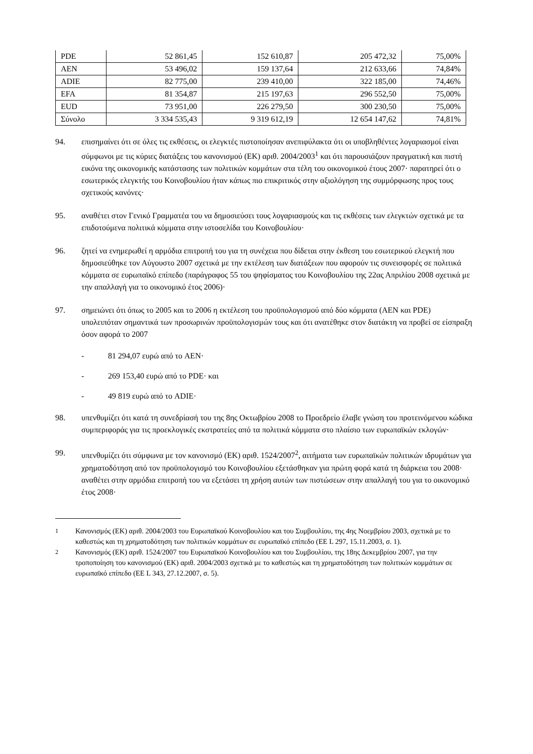| PDE | 52 861,45 | 152 610,87 | 205 472,32 | 75,00% |
| AEN | 53 496,02 | 159 137,64 | 212 633,66 | 74,84% |
| ADIE | 82 775,00 | 239 410,00 | 322 185,00 | 74,46% |
| EFA | 81 354,87 | 215 197,63 | 296 552,50 | 75,00% |
| EUD | 73 951,00 | 226 279,50 | 300 230,50 | 75,00% |
| Σύνολο | 3 334 535,43 | 9 319 612,19 | 12 654 147,62 | 74,81% |
94. επισημαίνει ότι σε όλες τις εκθέσεις, οι ελεγκτές πιστοποίησαν ανεπιφύλακτα ότι οι υποβληθέντες λογαριασμοί είναι σύμφωνοι με τις κύριες διατάξεις του κανονισμού (ΕΚ) αριθ. 2004/2003<sup>1</sup> και ότι παρουσιάζουν πραγματική και πιστή εικόνα της οικονομικής κατάστασης των πολιτικών κομμάτων στα τέλη του οικονομικού έτους 2007· παρατηρεί ότι ο εσωτερικός ελεγκτής του Κοινοβουλίου ήταν κάπως πιο επικριτικός στην αξιολόγηση της συμμόρφωσης προς τους σχετικούς κανόνες·
95. αναθέτει στον Γενικό Γραμματέα του να δημοσιεύσει τους λογαριασμούς και τις εκθέσεις των ελεγκτών σχετικά με τα επιδοτούμενα πολιτικά κόμματα στην ιστοσελίδα του Κοινοβουλίου·
96. ζητεί να ενημερωθεί η αρμόδια επιτροπή του για τη συνέχεια που δίδεται στην έκθεση του εσωτερικού ελεγκτή που δημοσιεύθηκε τον Αύγουστο 2007 σχετικά με την εκτέλεση των διατάξεων που αφορούν τις συνεισφορές σε πολιτικά κόμματα σε ευρωπαϊκό επίπεδο (παράγραφος 55 του ψηφίσματος του Κοινοβουλίου της 22ας Απριλίου 2008 σχετικά με την απαλλαγή για το οικονομικό έτος 2006)·
97. σημειώνει ότι όπως το 2005 και το 2006 η εκτέλεση του προϋπολογισμού από δύο κόμματα (AEN και PDE) υπολειπόταν σημαντικά των προσωρινών προϋπολογισμών τους και ότι ανατέθηκε στον διατάκτη να προβεί σε είσπραξη όσον αφορά το 2007
- 81 294,07 ευρώ από το AEN·
- 269 153,40 ευρώ από το PDE· και
- 49 819 ευρώ από το ADIE·
98. υπενθυμίζει ότι κατά τη συνεδρίασή του της 8ης Οκτωβρίου 2008 το Προεδρείο έλαβε γνώση του προτεινόμενου κώδικα συμπεριφοράς για τις προεκλογικές εκστρατείες από τα πολιτικά κόμματα στο πλαίσιο των ευρωπαϊκών εκλογών·
99. υπενθυμίζει ότι σύμφωνα με τον κανονισμό (ΕΚ) αριθ. 1524/2007<sup>2</sup>, αιτήματα των ευρωπαϊκών πολιτικών ιδρυμάτων για χρηματοδότηση από τον προϋπολογισμό του Κοινοβουλίου εξετάσθηκαν για πρώτη φορά κατά τη διάρκεια του 2008· αναθέτει στην αρμόδια επιτροπή του να εξετάσει τη χρήση αυτών των πιστώσεων στην απαλλαγή του για το οικονομικό έτος 2008·
<sup>1</sup> Κανονισμός (ΕΚ) αριθ. 2004/2003 του Ευρωπαϊκού Κοινοβουλίου και του Συμβουλίου, της 4ης Νοεμβρίου 2003, σχετικά με το καθεστώς και τη χρηματοδότηση των πολιτικών κομμάτων σε ευρωπαϊκό επίπεδο (ΕΕ L 297, 15.11.2003, σ. 1).
<sup>2</sup> Κανονισμός (ΕΚ) αριθ. 1524/2007 του Ευρωπαϊκού Κοινοβουλίου και του Συμβουλίου, της 18ης Δεκεμβρίου 2007, για την τροποποίηση του κανονισμού (ΕΚ) αριθ. 2004/2003 σχετικά με το καθεστώς και τη χρηματοδότηση των πολιτικών κομμάτων σε ευρωπαϊκό επίπεδο (ΕΕ L 343, 27.12.2007, σ. 5).